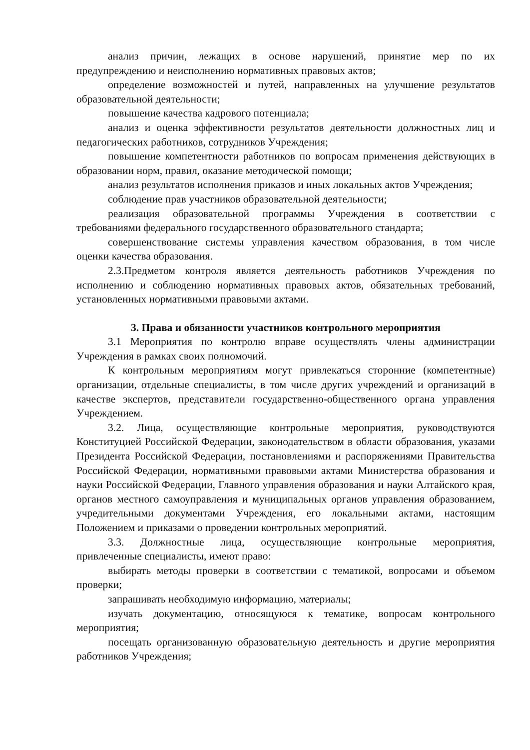анализ причин, лежащих в основе нарушений, принятие мер по их предупреждению и неисполнению нормативных правовых актов;
определение возможностей и путей, направленных на улучшение результатов образовательной деятельности;
повышение качества кадрового потенциала;
анализ и оценка эффективности результатов деятельности должностных лиц и педагогических работников, сотрудников Учреждения;
повышение компетентности работников по вопросам применения действующих в образовании норм, правил, оказание методической помощи;
анализ результатов исполнения приказов и иных локальных актов Учреждения;
соблюдение прав участников образовательной деятельности;
реализация образовательной программы Учреждения в соответствии с требованиями федерального государственного образовательного стандарта;
совершенствование системы управления качеством образования, в том числе оценки качества образования.
2.3.Предметом контроля является деятельность работников Учреждения по исполнению и соблюдению нормативных правовых актов, обязательных требований, установленных нормативными правовыми актами.
3. Права и обязанности участников контрольного мероприятия
3.1 Мероприятия по контролю вправе осуществлять члены администрации Учреждения в рамках своих полномочий.
К контрольным мероприятиям могут привлекаться сторонние (компетентные) организации, отдельные специалисты, в том числе других учреждений и организаций в качестве экспертов, представители государственно-общественного органа управления Учреждением.
3.2. Лица, осуществляющие контрольные мероприятия, руководствуются Конституцией Российской Федерации, законодательством в области образования, указами Президента Российской Федерации, постановлениями и распоряжениями Правительства Российской Федерации, нормативными правовыми актами Министерства образования и науки Российской Федерации, Главного управления образования и науки Алтайского края, органов местного самоуправления и муниципальных органов управления образованием, учредительными документами Учреждения, его локальными актами, настоящим Положением и приказами о проведении контрольных мероприятий.
3.3. Должностные лица, осуществляющие контрольные мероприятия, привлеченные специалисты, имеют право:
выбирать методы проверки в соответствии с тематикой, вопросами и объемом проверки;
запрашивать необходимую информацию, материалы;
изучать документацию, относящуюся к тематике, вопросам контрольного мероприятия;
посещать организованную образовательную деятельность и другие мероприятия работников Учреждения;